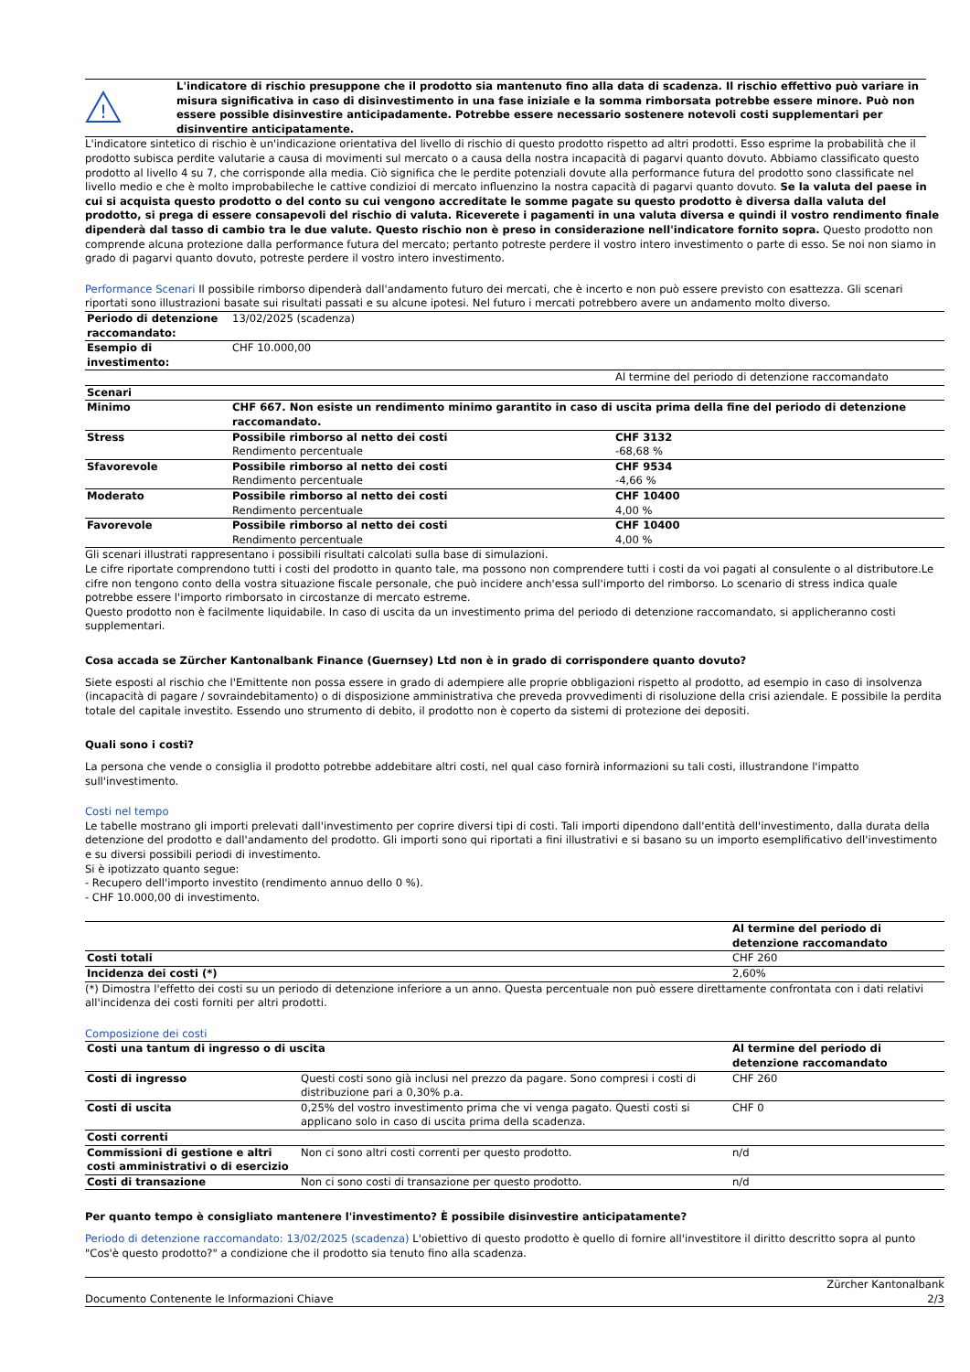!
L'indicatore di rischio presuppone che il prodotto sia mantenuto fino alla data di scadenza. Il rischio effettivo può variare in misura significativa in caso di disinvestimento in una fase iniziale e la somma rimborsata potrebbe essere minore. Può non essere possible disinvestire anticipadamente. Potrebbe essere necessario sostenere notevoli costi supplementari per disinventire anticipatamente.
L'indicatore sintetico di rischio è un'indicazione orientativa del livello di rischio di questo prodotto rispetto ad altri prodotti. Esso esprime la probabilità che il prodotto subisca perdite valutarie a causa di movimenti sul mercato o a causa della nostra incapacità di pagarvi quanto dovuto. Abbiamo classificato questo prodotto al livello 4 su 7, che corrisponde alla media. Ciò significa che le perdite potenziali dovute alla performance futura del prodotto sono classificate nel livello medio e che è molto improbabileche le cattive condizioi di mercato influenzino la nostra capacità di pagarvi quanto dovuto. Se la valuta del paese in cui si acquista questo prodotto o del conto su cui vengono accreditate le somme pagate su questo prodotto è diversa dalla valuta del prodotto, si prega di essere consapevoli del rischio di valuta. Riceverete i pagamenti in una valuta diversa e quindi il vostro rendimento finale dipenderà dal tasso di cambio tra le due valute. Questo rischio non è preso in considerazione nell'indicatore fornito sopra. Questo prodotto non comprende alcuna protezione dalla performance futura del mercato; pertanto potreste perdere il vostro intero investimento o parte di esso. Se noi non siamo in grado di pagarvi quanto dovuto, potreste perdere il vostro intero investimento.
Performance Scenari Il possibile rimborso dipenderà dall'andamento futuro dei mercati, che è incerto e non può essere previsto con esattezza. Gli scenari riportati sono illustrazioni basate sui risultati passati e su alcune ipotesi. Nel futuro i mercati potrebbero avere un andamento molto diverso.
| Periodo di detenzione raccomandato: | 13/02/2025 (scadenza) | |
| Esempio di investimento: | CHF 10.000,00 | |
| | | Al termine del periodo di detenzione raccomandato |
| Scenari | | |
| Minimo | CHF 667. Non esiste un rendimento minimo garantito in caso di uscita prima della fine del periodo di detenzione raccomandato. | |
| Stress | Possibile rimborso al netto dei costi Rendimento percentuale | CHF 3132 -68,68 % |
| Sfavorevole | Possibile rimborso al netto dei costi Rendimento percentuale | CHF 9534 -4,66 % |
| Moderato | Possibile rimborso al netto dei costi Rendimento percentuale | CHF 10400 4,00 % |
| Favorevole | Possibile rimborso al netto dei costi Rendimento percentuale | CHF 10400 4,00 % |
Gli scenari illustrati rappresentano i possibili risultati calcolati sulla base di simulazioni.
Le cifre riportate comprendono tutti i costi del prodotto in quanto tale, ma possono non comprendere tutti i costi da voi pagati al consulente o al distributore.Le cifre non tengono conto della vostra situazione fiscale personale, che può incidere anch'essa sull'importo del rimborso. Lo scenario di stress indica quale potrebbe essere l'importo rimborsato in circostanze di mercato estreme.
Questo prodotto non è facilmente liquidabile. In caso di uscita da un investimento prima del periodo di detenzione raccomandato, si applicheranno costi supplementari.
Cosa accada se Zürcher Kantonalbank Finance (Guernsey) Ltd non è in grado di corrispondere quanto dovuto?
Siete esposti al rischio che l'Emittente non possa essere in grado di adempiere alle proprie obbligazioni rispetto al prodotto, ad esempio in caso di insolvenza (incapacità di pagare / sovraindebitamento) o di disposizione amministrativa che preveda provvedimenti di risoluzione della crisi aziendale. E possibile la perdita totale del capitale investito. Essendo uno strumento di debito, il prodotto non è coperto da sistemi di protezione dei depositi.
Quali sono i costi?
La persona che vende o consiglia il prodotto potrebbe addebitare altri costi, nel qual caso fornirà informazioni su tali costi, illustrandone l'impatto sull'investimento.
Costi nel tempo
Le tabelle mostrano gli importi prelevati dall'investimento per coprire diversi tipi di costi. Tali importi dipendono dall'entità dell'investimento, dalla durata della detenzione del prodotto e dall'andamento del prodotto. Gli importi sono qui riportati a fini illustrativi e si basano su un importo esemplificativo dell'investimento e su diversi possibili periodi di investimento.
Si è ipotizzato quanto segue:
- Recupero dell'importo investito (rendimento annuo dello 0 %).
- CHF 10.000,00 di investimento.
| | Al termine del periodo di detenzione raccomandato |
| Costi totali | CHF 260 |
| Incidenza dei costi (*) | 2,60% |
(*) Dimostra l'effetto dei costi su un periodo di detenzione inferiore a un anno. Questa percentuale non può essere direttamente confrontata con i dati relativi all'incidenza dei costi forniti per altri prodotti.
Composizione dei costi
| Costi una tantum di ingresso o di uscita | | Al termine del periodo di detenzione raccomandato |
| --- | --- | --- |
| Costi di ingresso | Questi costi sono già inclusi nel prezzo da pagare. Sono compresi i costi di distribuzione pari a 0,30% p.a. | CHF 260 |
| Costi di uscita | 0,25% del vostro investimento prima che vi venga pagato. Questi costi si applicano solo in caso di uscita prima della scadenza. | CHF 0 |
| Costi correnti | | |
| Commissioni di gestione e altri costi amministrativi o di esercizio | Non ci sono altri costi correnti per questo prodotto. | n/d |
| Costi di transazione | Non ci sono costi di transazione per questo prodotto. | n/d |
Per quanto tempo è consigliato mantenere l'investimento? È possibile disinvestire anticipatamente?
Periodo di detenzione raccomandato: 13/02/2025 (scadenza) L'obiettivo di questo prodotto è quello di fornire all'investitore il diritto descritto sopra al punto "Cos'è questo prodotto?" a condizione che il prodotto sia tenuto fino alla scadenza.
Documento Contenente le Informazioni Chiave Zürcher Kantonalbank
2/3